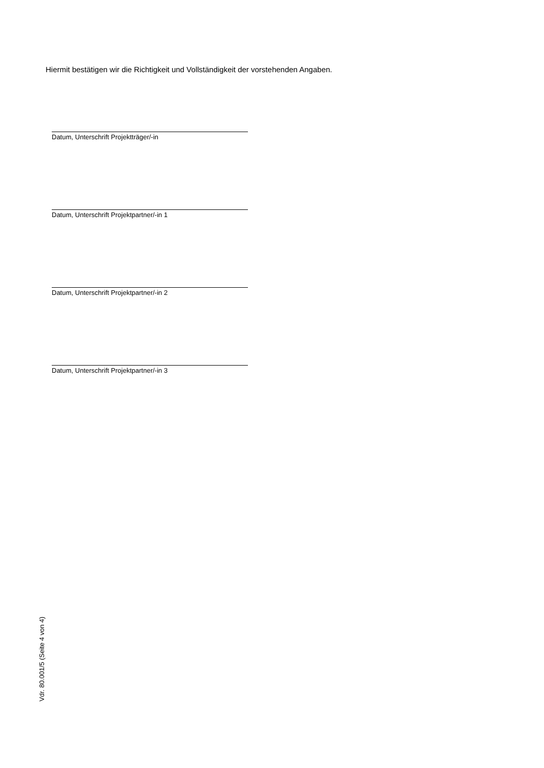Hiermit bestätigen wir die Richtigkeit und Vollständigkeit der vorstehenden Angaben.
Datum, Unterschrift Projektträger/-in
Datum, Unterschrift Projektpartner/-in 1
Datum, Unterschrift Projektpartner/-in 2
Datum, Unterschrift Projektpartner/-in 3
Vdr. 80.001/5 (Seite 4 von 4)